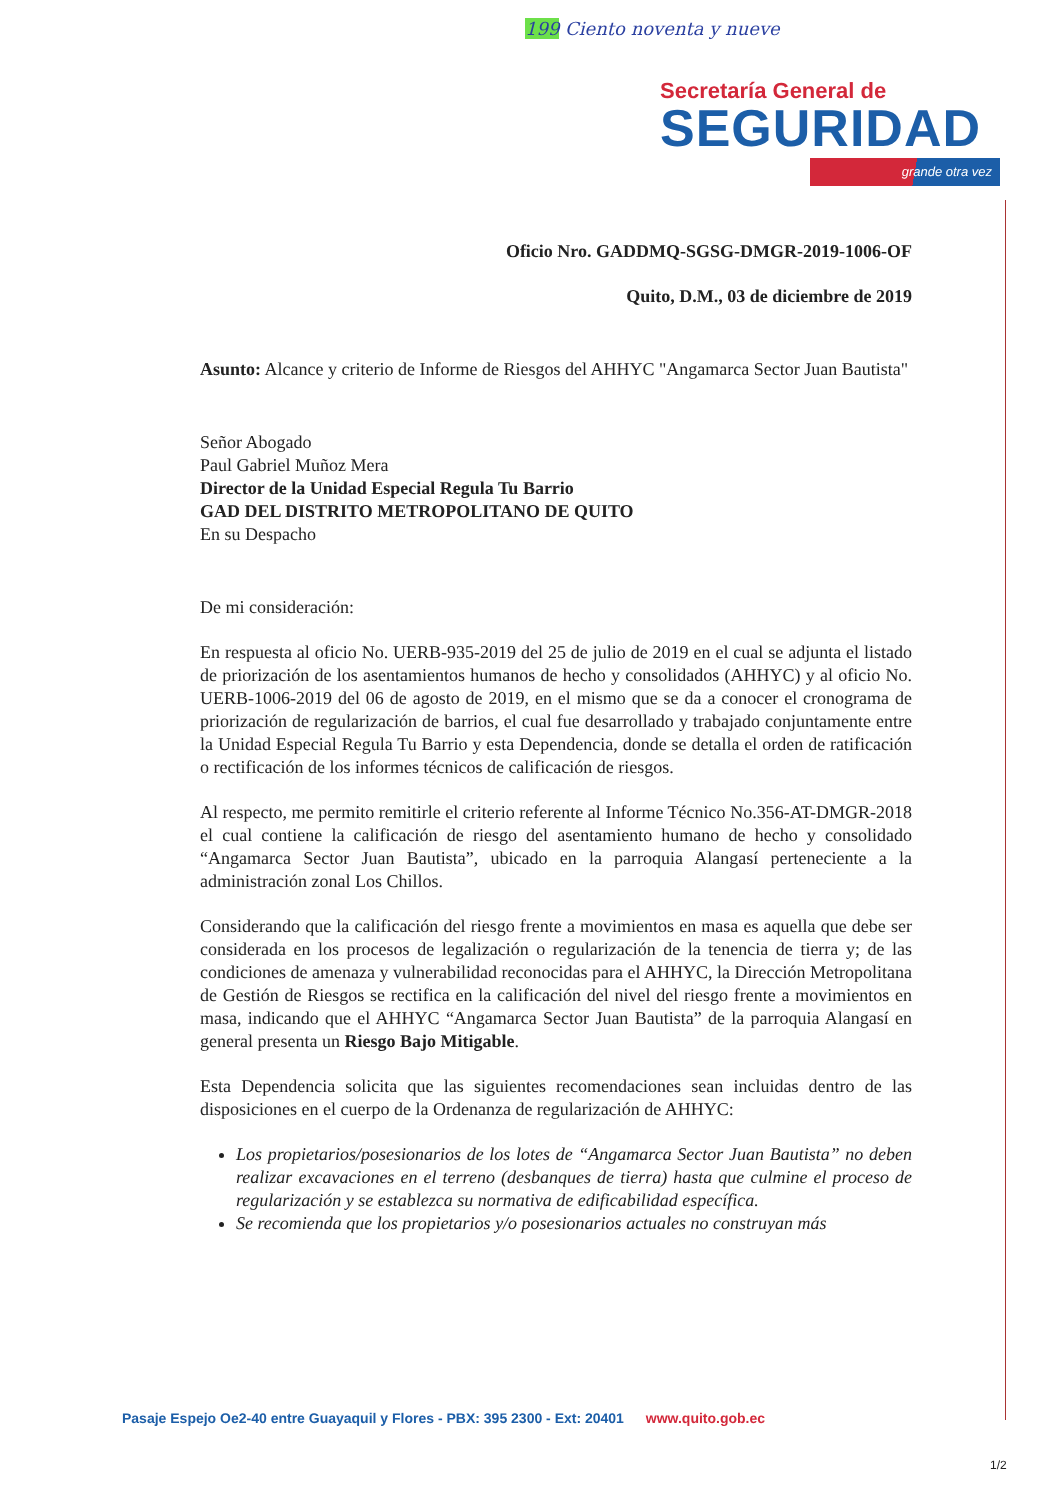199 Ciento noventa y nueve
Secretaría General de
SEGURIDAD
grande otra vez
Oficio Nro. GADDMQ-SGSG-DMGR-2019-1006-OF
Quito, D.M., 03 de diciembre de 2019
Asunto: Alcance y criterio de Informe de Riesgos del AHHYC "Angamarca Sector Juan Bautista"
Señor Abogado
Paul Gabriel Muñoz Mera
Director de la Unidad Especial Regula Tu Barrio
GAD DEL DISTRITO METROPOLITANO DE QUITO
En su Despacho
De mi consideración:
En respuesta al oficio No. UERB-935-2019 del 25 de julio de 2019 en el cual se adjunta el listado de priorización de los asentamientos humanos de hecho y consolidados (AHHYC) y al oficio No. UERB-1006-2019 del 06 de agosto de 2019, en el mismo que se da a conocer el cronograma de priorización de regularización de barrios, el cual fue desarrollado y trabajado conjuntamente entre la Unidad Especial Regula Tu Barrio y esta Dependencia, donde se detalla el orden de ratificación o rectificación de los informes técnicos de calificación de riesgos.
Al respecto, me permito remitirle el criterio referente al Informe Técnico No.356-AT-DMGR-2018 el cual contiene la calificación de riesgo del asentamiento humano de hecho y consolidado “Angamarca Sector Juan Bautista”, ubicado en la parroquia Alangasí perteneciente a la administración zonal Los Chillos.
Considerando que la calificación del riesgo frente a movimientos en masa es aquella que debe ser considerada en los procesos de legalización o regularización de la tenencia de tierra y; de las condiciones de amenaza y vulnerabilidad reconocidas para el AHHYC, la Dirección Metropolitana de Gestión de Riesgos se rectifica en la calificación del nivel del riesgo frente a movimientos en masa, indicando que el AHHYC “Angamarca Sector Juan Bautista” de la parroquia Alangasí en general presenta un Riesgo Bajo Mitigable.
Esta Dependencia solicita que las siguientes recomendaciones sean incluidas dentro de las disposiciones en el cuerpo de la Ordenanza de regularización de AHHYC:
Los propietarios/posesionarios de los lotes de “Angamarca Sector Juan Bautista” no deben realizar excavaciones en el terreno (desbanques de tierra) hasta que culmine el proceso de regularización y se establezca su normativa de edificabilidad específica.
Se recomienda que los propietarios y/o posesionarios actuales no construyan más
Pasaje Espejo Oe2-40 entre Guayaquil y Flores - PBX: 395 2300 - Ext: 20401 www.quito.gob.ec
1/2